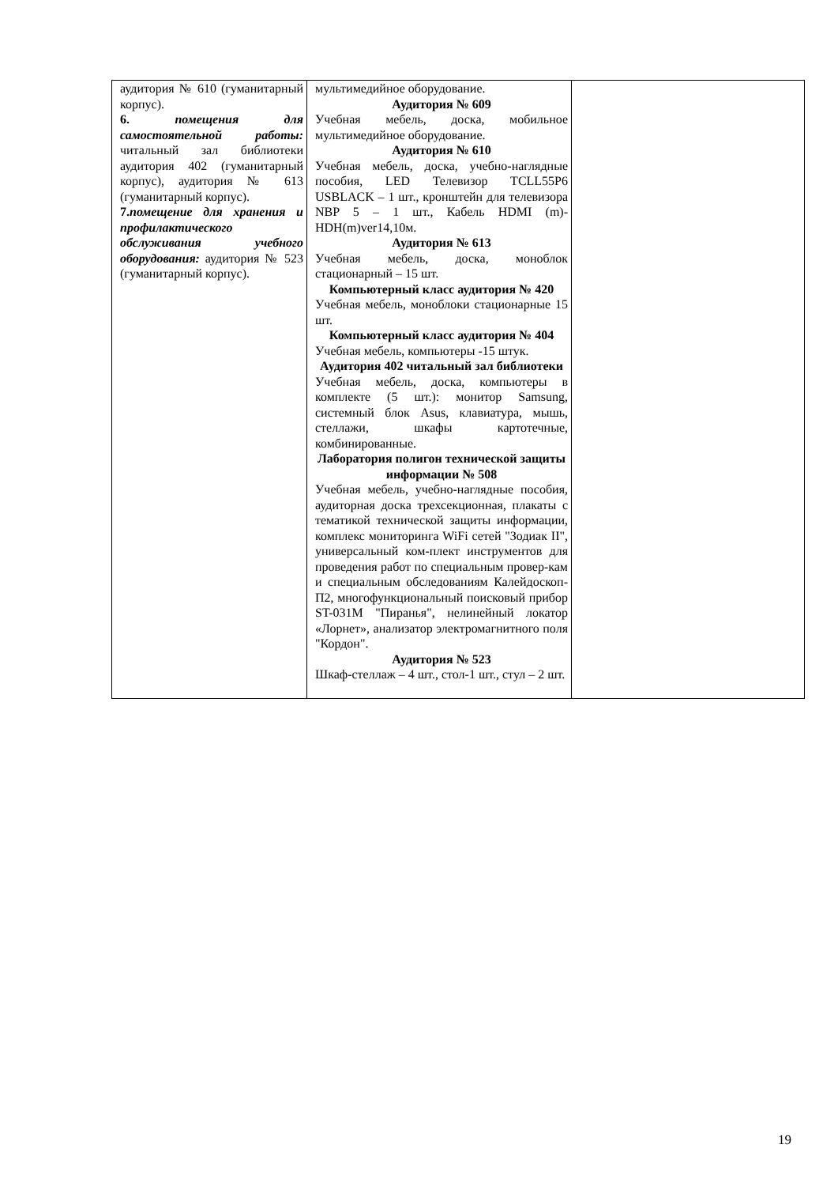| аудитория № 610 (гуманитарный корпус). 6. помещения для самостоятельной работы: читальный зал библиотеки аудитория 402 (гуманитарный корпус), аудитория № 613 (гуманитарный корпус). 7. помещение для хранения и профилактического обслуживания учебного оборудования: аудитория № 523 (гуманитарный корпус). | мультимедийное оборудование. Аудитория № 609 Учебная мебель, доска, мобильное мультимедийное оборудование. Аудитория № 610 Учебная мебель, доска, учебно-наглядные пособия, LED Телевизор TCLL55P6 USBLACK – 1 шт., кронштейн для телевизора NBP 5 – 1 шт., Кабель HDMI (m)-HDH(m)ver14,10м. Аудитория № 613 Учебная мебель, доска, моноблок стационарный – 15 шт. Компьютерный класс аудитория № 420 Учебная мебель, моноблоки стационарные 15 шт. Компьютерный класс аудитория № 404 Учебная мебель, компьютеры -15 штук. Аудитория 402 читальный зал библиотеки Учебная мебель, доска, компьютеры в комплекте (5 шт.): монитор Samsung, системный блок Asus, клавиатура, мышь, стеллажи, шкафы картотечные, комбинированные. Лаборатория полигон технической защиты информации № 508 Учебная мебель, учебно-наглядные пособия, аудиторная доска трехсекционная, плакаты с тематикой технической защиты информации, комплекс мониторинга WiFi сетей "Зодиак II", универсальный ком-плект инструментов для проведения работ по специальным провер-кам и специальным обследованиям Калейдоскоп-П2, многофункциональный поисковый прибор ST-031M "Пиранья", нелинейный локатор «Лорнет», анализатор электромагнитного поля "Кордон". Аудитория № 523 Шкаф-стеллаж – 4 шт., стол-1 шт., стул – 2 шт. | |
19